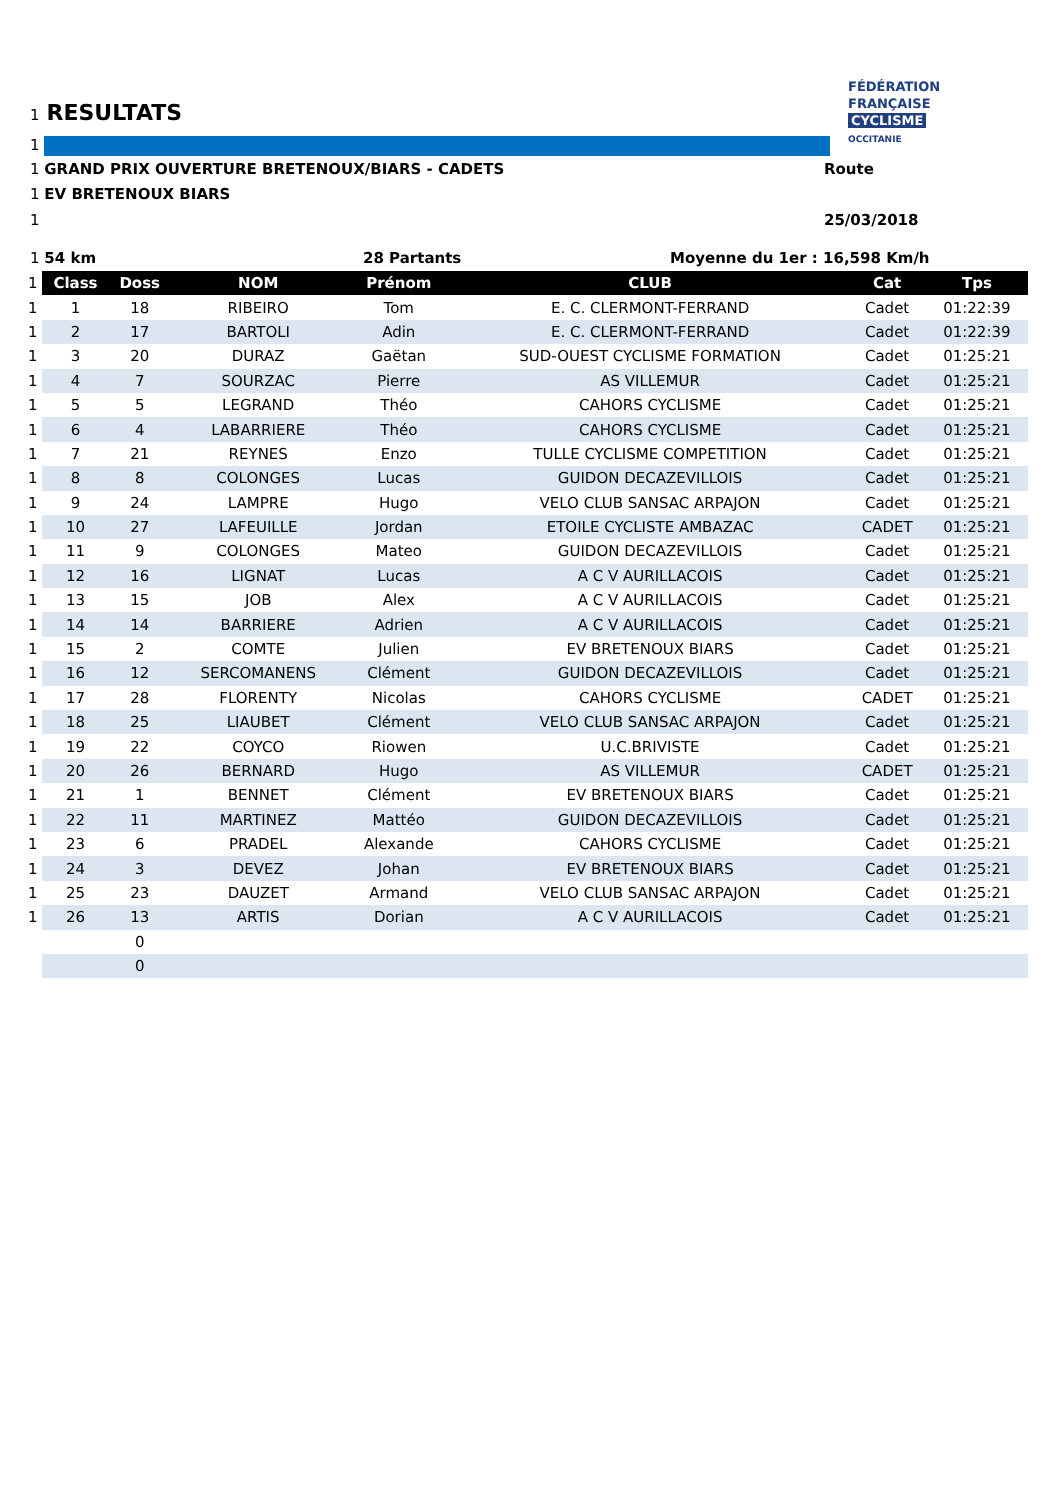1 RESULTATS
FÉDÉRATION
FRANÇAISE
CYCLISME
OCCITANIE
1
1 GRAND PRIX OUVERTURE BRETENOUX/BIARS - CADETS Route
1 EV BRETENOUX BIARS
1 25/03/2018
1 54 km 28 Partants Moyenne du 1er : 16,598 Km/h
| 1 | Class | Doss | NOM | Prénom | CLUB | Cat | Tps |
| --- | --- | --- | --- | --- | --- | --- | --- |
| 1 | 1 | 18 | RIBEIRO | Tom | E. C. CLERMONT-FERRAND | Cadet | 01:22:39 |
| 1 | 2 | 17 | BARTOLI | Adin | E. C. CLERMONT-FERRAND | Cadet | 01:22:39 |
| 1 | 3 | 20 | DURAZ | Gaëtan | SUD-OUEST CYCLISME FORMATION | Cadet | 01:25:21 |
| 1 | 4 | 7 | SOURZAC | Pierre | AS VILLEMUR | Cadet | 01:25:21 |
| 1 | 5 | 5 | LEGRAND | Théo | CAHORS CYCLISME | Cadet | 01:25:21 |
| 1 | 6 | 4 | LABARRIERE | Théo | CAHORS CYCLISME | Cadet | 01:25:21 |
| 1 | 7 | 21 | REYNES | Enzo | TULLE CYCLISME COMPETITION | Cadet | 01:25:21 |
| 1 | 8 | 8 | COLONGES | Lucas | GUIDON DECAZEVILLOIS | Cadet | 01:25:21 |
| 1 | 9 | 24 | LAMPRE | Hugo | VELO CLUB SANSAC ARPAJON | Cadet | 01:25:21 |
| 1 | 10 | 27 | LAFEUILLE | Jordan | ETOILE CYCLISTE AMBAZAC | CADET | 01:25:21 |
| 1 | 11 | 9 | COLONGES | Mateo | GUIDON DECAZEVILLOIS | Cadet | 01:25:21 |
| 1 | 12 | 16 | LIGNAT | Lucas | A C V AURILLACOIS | Cadet | 01:25:21 |
| 1 | 13 | 15 | JOB | Alex | A C V AURILLACOIS | Cadet | 01:25:21 |
| 1 | 14 | 14 | BARRIERE | Adrien | A C V AURILLACOIS | Cadet | 01:25:21 |
| 1 | 15 | 2 | COMTE | Julien | EV BRETENOUX BIARS | Cadet | 01:25:21 |
| 1 | 16 | 12 | SERCOMANENS | Clément | GUIDON DECAZEVILLOIS | Cadet | 01:25:21 |
| 1 | 17 | 28 | FLORENTY | Nicolas | CAHORS CYCLISME | CADET | 01:25:21 |
| 1 | 18 | 25 | LIAUBET | Clément | VELO CLUB SANSAC ARPAJON | Cadet | 01:25:21 |
| 1 | 19 | 22 | COYCO | Riowen | U.C.BRIVISTE | Cadet | 01:25:21 |
| 1 | 20 | 26 | BERNARD | Hugo | AS VILLEMUR | CADET | 01:25:21 |
| 1 | 21 | 1 | BENNET | Clément | EV BRETENOUX BIARS | Cadet | 01:25:21 |
| 1 | 22 | 11 | MARTINEZ | Mattéo | GUIDON DECAZEVILLOIS | Cadet | 01:25:21 |
| 1 | 23 | 6 | PRADEL | Alexande | CAHORS CYCLISME | Cadet | 01:25:21 |
| 1 | 24 | 3 | DEVEZ | Johan | EV BRETENOUX BIARS | Cadet | 01:25:21 |
| 1 | 25 | 23 | DAUZET | Armand | VELO CLUB SANSAC ARPAJON | Cadet | 01:25:21 |
| 1 | 26 | 13 | ARTIS | Dorian | A C V AURILLACOIS | Cadet | 01:25:21 |
| | | 0 | | | | | |
| | | 0 | | | | | |